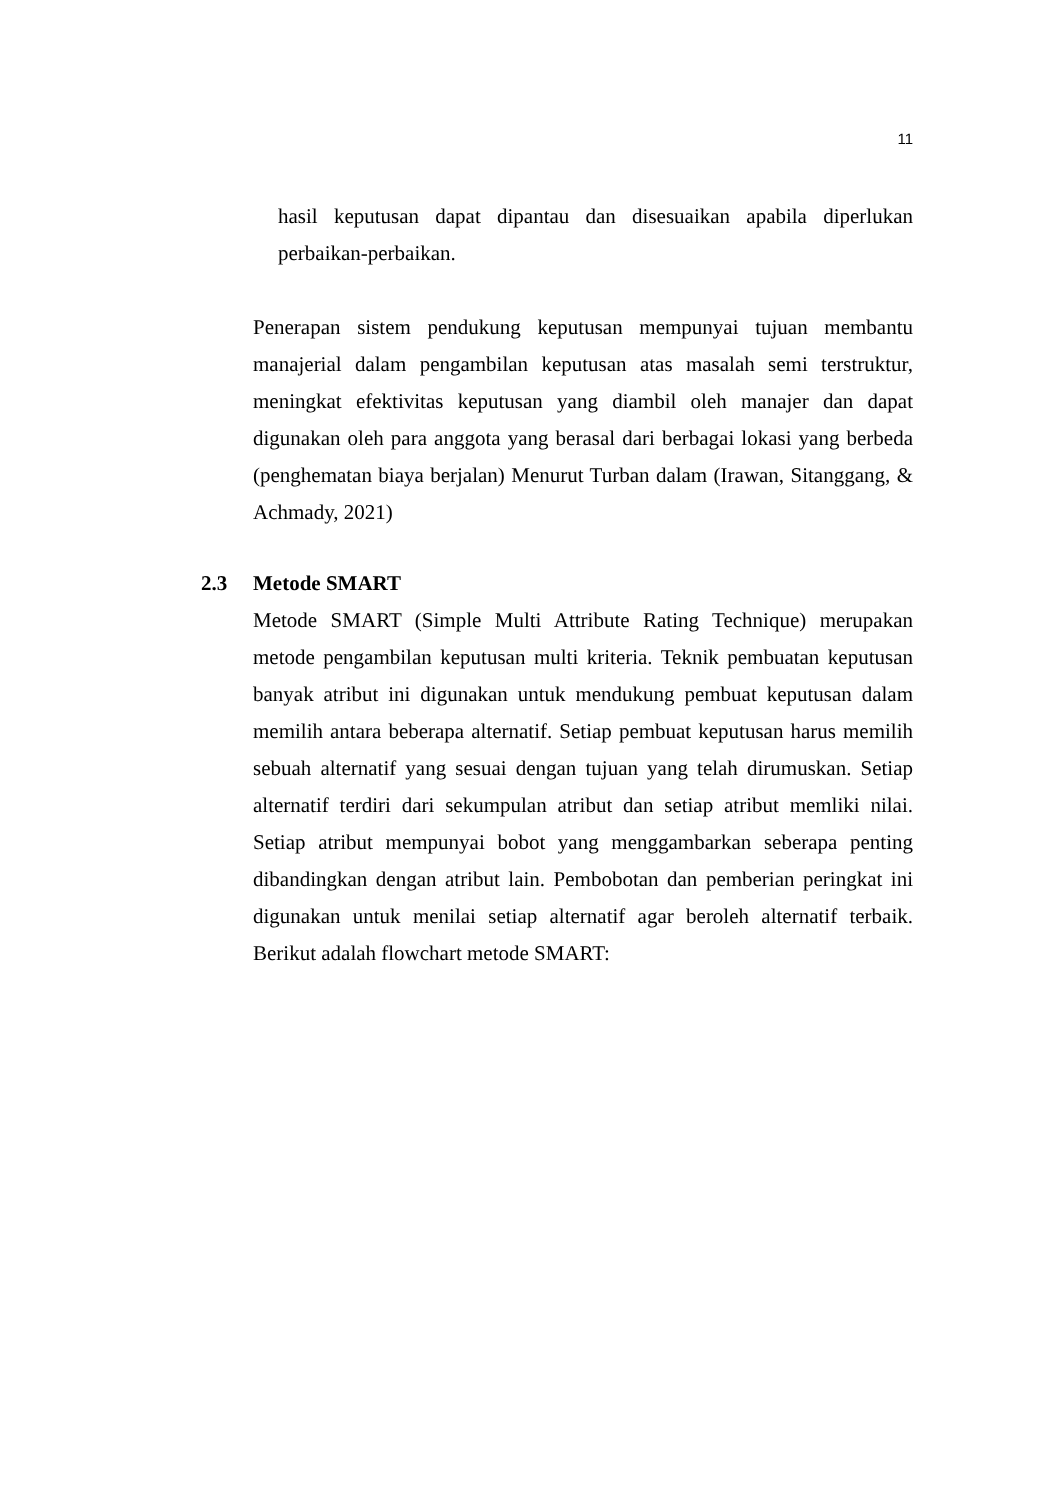11
hasil keputusan dapat dipantau dan disesuaikan apabila diperlukan perbaikan-perbaikan.
Penerapan sistem pendukung keputusan mempunyai tujuan membantu manajerial dalam pengambilan keputusan atas masalah semi terstruktur, meningkat efektivitas keputusan yang diambil oleh manajer dan dapat digunakan oleh para anggota yang berasal dari berbagai lokasi yang berbeda (penghematan biaya berjalan) Menurut Turban dalam (Irawan, Sitanggang, & Achmady, 2021)
2.3 Metode SMART
Metode SMART (Simple Multi Attribute Rating Technique) merupakan metode pengambilan keputusan multi kriteria. Teknik pembuatan keputusan banyak atribut ini digunakan untuk mendukung pembuat keputusan dalam memilih antara beberapa alternatif. Setiap pembuat keputusan harus memilih sebuah alternatif yang sesuai dengan tujuan yang telah dirumuskan. Setiap alternatif terdiri dari sekumpulan atribut dan setiap atribut memliki nilai. Setiap atribut mempunyai bobot yang menggambarkan seberapa penting dibandingkan dengan atribut lain. Pembobotan dan pemberian peringkat ini digunakan untuk menilai setiap alternatif agar beroleh alternatif terbaik. Berikut adalah flowchart metode SMART: